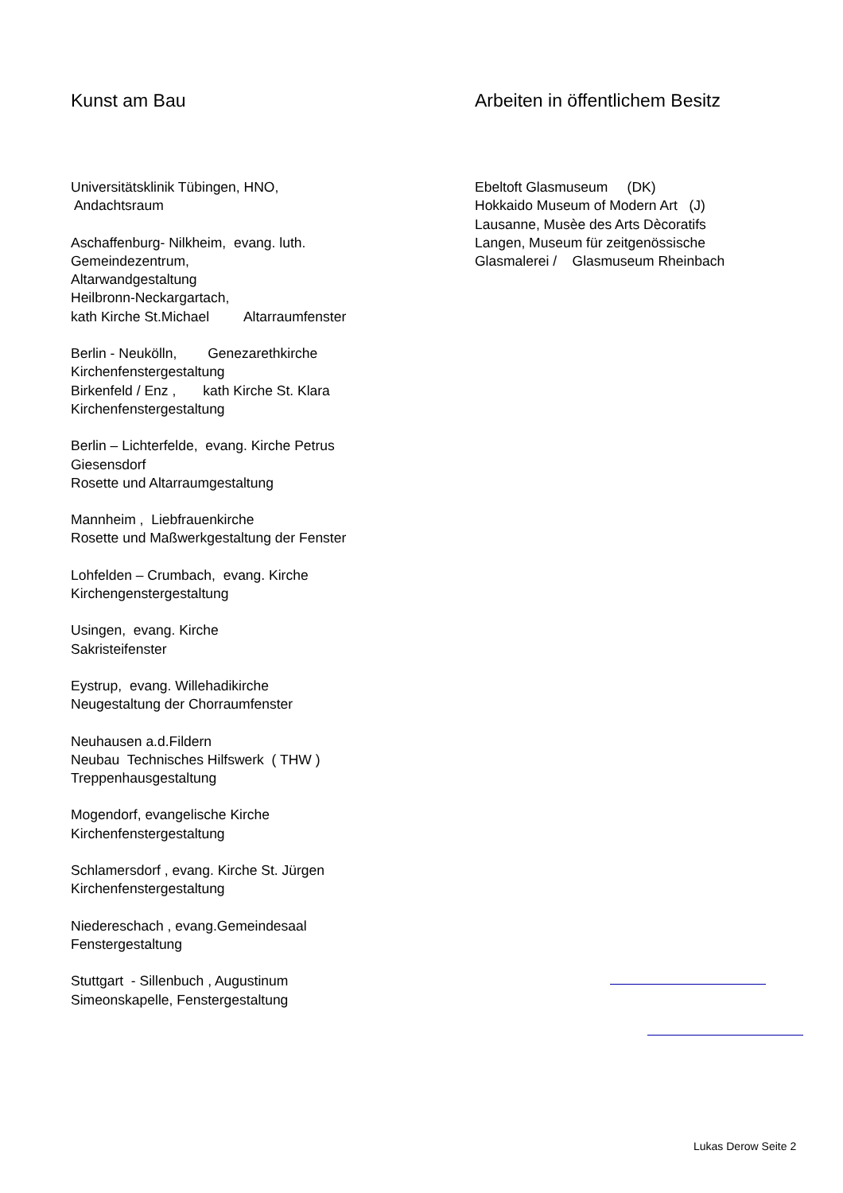Kunst am Bau
Universitätsklinik Tübingen, HNO, Andachtsraum
Aschaffenburg- Nilkheim, evang. luth. Gemeindezentrum, Altarwandgestaltung Heilbronn-Neckargartach, kath Kirche St.Michael Altarraumfenster
Berlin - Neukölln, Genezarethkirche Kirchenfenstergestaltung Birkenfeld / Enz , kath Kirche St. Klara Kirchenfenstergestaltung
Berlin – Lichterfelde, evang. Kirche Petrus Giesensdorf Rosette und Altarraumgestaltung
Mannheim , Liebfrauenkirche Rosette und Maßwerkgestaltung der Fenster
Lohfelden – Crumbach, evang. Kirche Kirchengenstergestaltung
Usingen, evang. Kirche Sakristeifenster
Eystrup, evang. Willehadikirche Neugestaltung der Chorraumfenster
Neuhausen a.d.Fildern Neubau Technisches Hilfswerk ( THW ) Treppenhausgestaltung
Mogendorf, evangelische Kirche Kirchenfenstergestaltung
Schlamersdorf , evang. Kirche St. Jürgen Kirchenfenstergestaltung
Niedereschach , evang.Gemeindesaal Fenstergestaltung
Stuttgart - Sillenbuch , Augustinum Simeonskapelle, Fenstergestaltung
Arbeiten in öffentlichem Besitz
Ebeltoft Glasmuseum (DK) Hokkaido Museum of Modern Art (J) Lausanne, Musèe des Arts Dècoratifs Langen, Museum für zeitgenössische Glasmalerei / Glasmuseum Rheinbach
Lukas Derow Seite 2